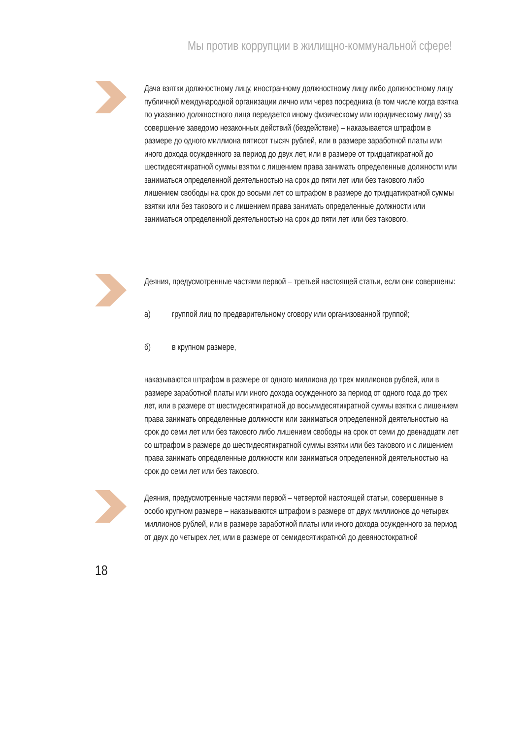Мы против коррупции в жилищно-коммунальной сфере!
Дача взятки должностному лицу, иностранному должностному лицу либо должностному лицу публичной международной организации лично или через посредника (в том числе когда взятка по указанию должностного лица передается иному физическому или юридическому лицу) за совершение заведомо незаконных действий (бездействие) – наказывается штрафом в размере до одного миллиона пятисот тысяч рублей, или в размере заработной платы или иного дохода осужденного за период до двух лет, или в размере от тридцатикратной до шестидесятикратной суммы взятки с лишением права занимать определенные должности или заниматься определенной деятельностью на срок до пяти лет или без такового либо лишением свободы на срок до восьми лет со штрафом в размере до тридцатикратной суммы взятки или без такового и с лишением права занимать определенные должности или заниматься определенной деятельностью на срок до пяти лет или без такового.
Деяния, предусмотренные частями первой – третьей настоящей статьи, если они совершены:
а) группой лиц по предварительному сговору или организованной группой;
б) в крупном размере,
наказываются штрафом в размере от одного миллиона до трех миллионов рублей, или в размере заработной платы или иного дохода осужденного за период от одного года до трех лет, или в размере от шестидесятикратной до восьмидесятикратной суммы взятки с лишением права занимать определенные должности или заниматься определенной деятельностью на срок до семи лет или без такового либо лишением свободы на срок от семи до двенадцати лет со штрафом в размере до шестидесятикратной суммы взятки или без такового и с лишением права занимать определенные должности или заниматься определенной деятельностью на срок до семи лет или без такового.
Деяния, предусмотренные частями первой – четвертой настоящей статьи, совершенные в особо крупном размере – наказываются штрафом в размере от двух миллионов до четырех миллионов рублей, или в размере заработной платы или иного дохода осужденного за период от двух до четырех лет, или в размере от семидесятикратной до девяностократной
18